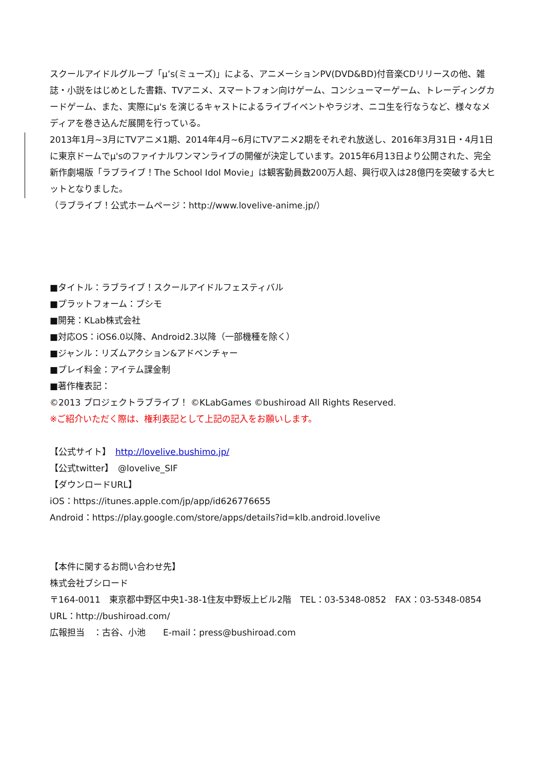スクールアイドルグループ「μ’s(ミューズ)」による、アニメーションPV(DVD&BD)付音楽CDリリースの他、雑誌・小説をはじめとした書籍、TVアニメ、スマートフォン向けゲーム、コンシューマーゲーム、トレーディングカードゲーム、また、実際にμ's を演じるキャストによるライブイベントやラジオ、ニコ生を行なうなど、様々なメディアを巻き込んだ展開を行っている。
2013年1月~3月にTVアニメ1期、2014年4月~6月にTVアニメ2期をそれぞれ放送し、2016年3月31日・4月1日に東京ドームでμ'sのファイナルワンマンライブの開催が決定しています。2015年6月13日より公開された、完全新作劇場版「ラブライブ！The School Idol Movie」は観客動員数200万人超、興行収入は28億円を突破する大ヒットとなりました。
（ラブライブ！公式ホームページ：http://www.lovelive-anime.jp/）
■タイトル：ラブライブ！スクールアイドルフェスティバル
■プラットフォーム：ブシモ
■開発：KLab株式会社
■対応OS：iOS6.0以降、Android2.3以降（一部機種を除く）
■ジャンル：リズムアクション&アドベンチャー
■プレイ料金：アイテム課金制
■著作権表記：
©2013 プロジェクトラブライブ！ ©KLabGames ©bushiroad All Rights Reserved.
※ご紹介いただく際は、権利表記として上記の記入をお願いします。
【公式サイト】　http://lovelive.bushimo.jp/
【公式twitter】　@lovelive_SIF
【ダウンロードURL】
iOS：https://itunes.apple.com/jp/app/id626776655
Android：https://play.google.com/store/apps/details?id=klb.android.lovelive
【本件に関するお問い合わせ先】
株式会社ブシロード
〒164-0011　東京都中野区中央1-38-1住友中野坂上ビル2階　TEL：03-5348-0852　FAX：03-5348-0854
URL：http://bushiroad.com/
広報担当　：古谷、小池　　E-mail：press@bushiroad.com